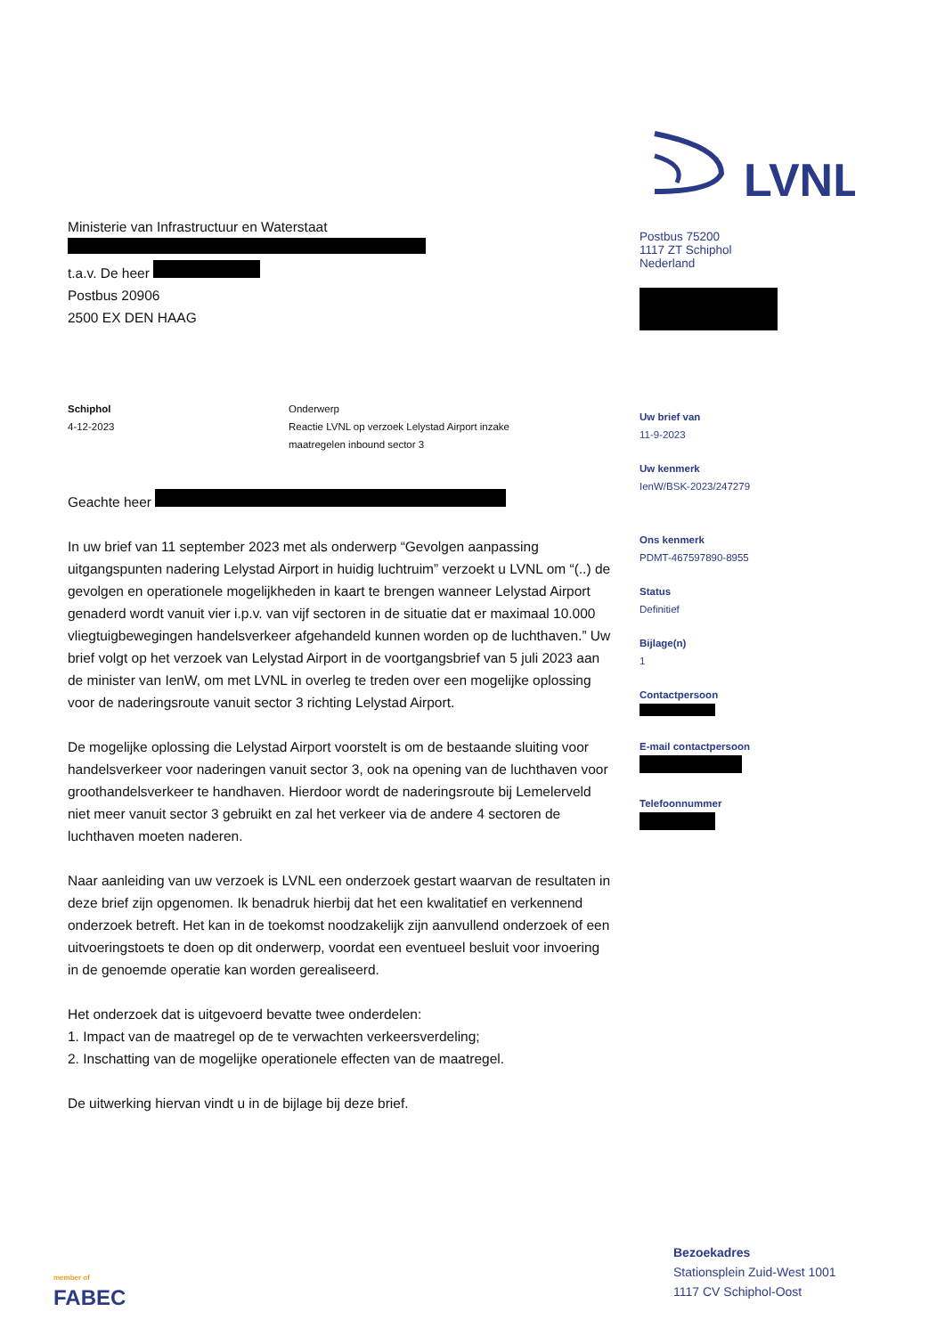LVNL
Postbus 75200
1117 ZT Schiphol
Nederland
Ministerie van Infrastructuur en Waterstaat
t.a.v. De heer
Postbus 20906
2500 EX DEN HAAG
Schiphol
4-12-2023
Onderwerp
Reactie LVNL op verzoek Lelystad Airport inzake
maatregelen inbound sector 3
Geachte heer
In uw brief van 11 september 2023 met als onderwerp “Gevolgen aanpassing uitgangspunten nadering Lelystad Airport in huidig luchtruim” verzoekt u LVNL om “(..) de gevolgen en operationele mogelijkheden in kaart te brengen wanneer Lelystad Airport genaderd wordt vanuit vier i.p.v. van vijf sectoren in de situatie dat er maximaal 10.000 vliegtuigbewegingen handelsverkeer afgehandeld kunnen worden op de luchthaven.” Uw brief volgt op het verzoek van Lelystad Airport in de voortgangsbrief van 5 juli 2023 aan de minister van IenW, om met LVNL in overleg te treden over een mogelijke oplossing voor de naderingsroute vanuit sector 3 richting Lelystad Airport.
De mogelijke oplossing die Lelystad Airport voorstelt is om de bestaande sluiting voor handelsverkeer voor naderingen vanuit sector 3, ook na opening van de luchthaven voor groothandelsverkeer te handhaven. Hierdoor wordt de naderingsroute bij Lemelerveld niet meer vanuit sector 3 gebruikt en zal het verkeer via de andere 4 sectoren de luchthaven moeten naderen.
Naar aanleiding van uw verzoek is LVNL een onderzoek gestart waarvan de resultaten in deze brief zijn opgenomen. Ik benadruk hierbij dat het een kwalitatief en verkennend onderzoek betreft. Het kan in de toekomst noodzakelijk zijn aanvullend onderzoek of een uitvoeringstoets te doen op dit onderwerp, voordat een eventueel besluit voor invoering in de genoemde operatie kan worden gerealiseerd.
Het onderzoek dat is uitgevoerd bevatte twee onderdelen:
1. Impact van de maatregel op de te verwachten verkeersverdeling;
2. Inschatting van de mogelijke operationele effecten van de maatregel.
De uitwerking hiervan vindt u in de bijlage bij deze brief.
Uw brief van
11-9-2023
Uw kenmerk
IenW/BSK-2023/247279
Ons kenmerk
PDMT-467597890-8955
Status
Definitief
Bijlage(n)
1
Contactpersoon
E-mail contactpersoon
Telefoonnummer
member of
FABEC
Bezoekadres
Stationsplein Zuid-West 1001
1117 CV Schiphol-Oost